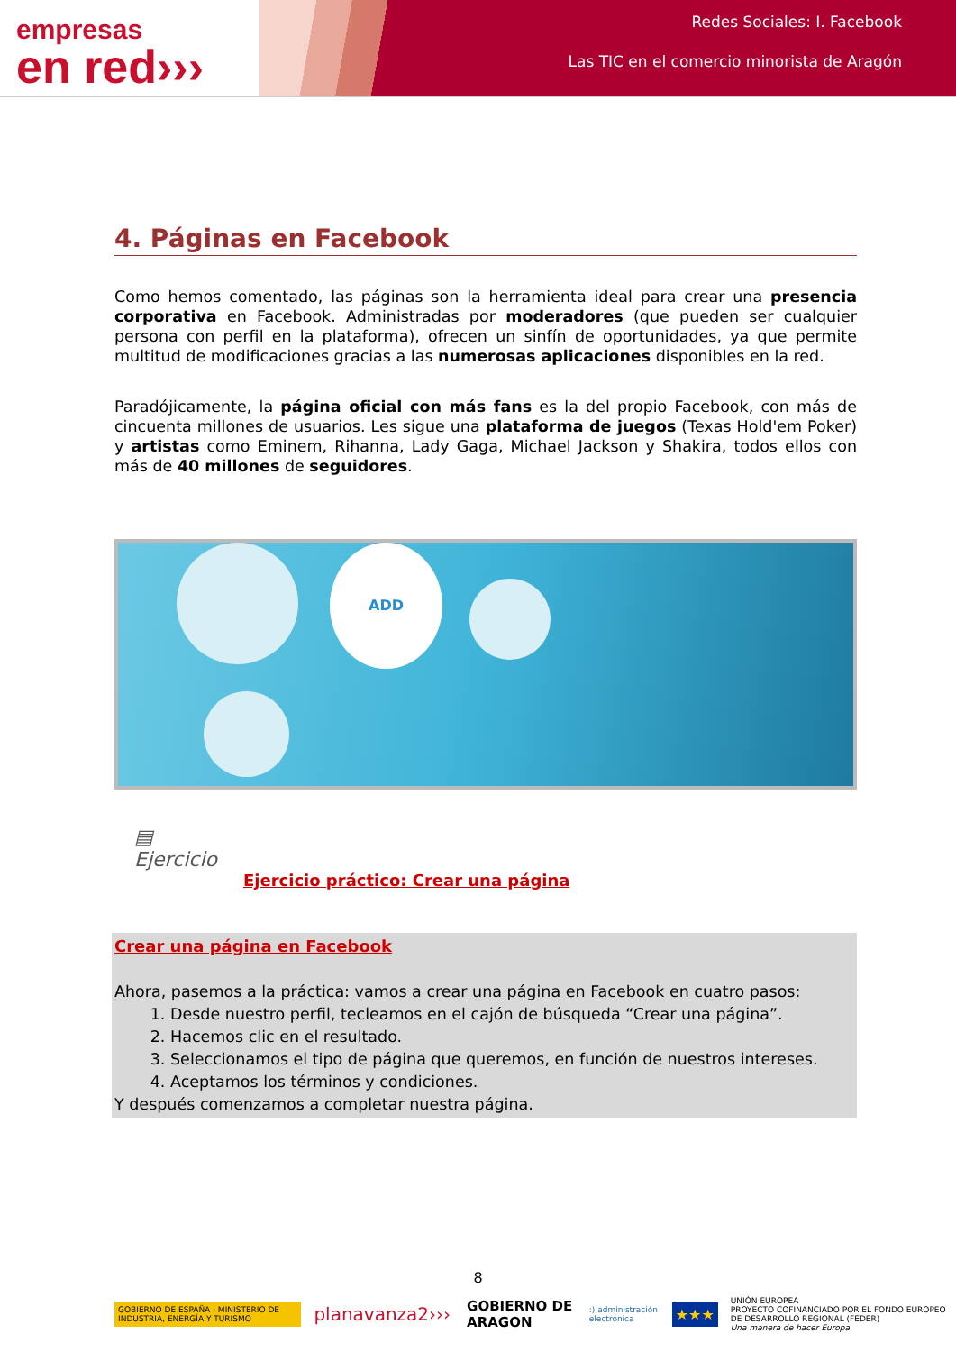empresas
en red›››
Redes Sociales: I. Facebook
Las TIC en el comercio minorista de Aragón
4. Páginas en Facebook
Como hemos comentado, las páginas son la herramienta ideal para crear una presencia corporativa en Facebook. Administradas por moderadores (que pueden ser cualquier persona con perfil en la plataforma), ofrecen un sinfín de oportunidades, ya que permite multitud de modificaciones gracias a las numerosas aplicaciones disponibles en la red.
Paradójicamente, la página oficial con más fans es la del propio Facebook, con más de cincuenta millones de usuarios. Les sigue una plataforma de juegos (Texas Hold'em Poker) y artistas como Eminem, Rihanna, Lady Gaga, Michael Jackson y Shakira, todos ellos con más de 40 millones de seguidores.
ADD
▤
Ejercicio
Ejercicio práctico: Crear una página
Crear una página en Facebook
Ahora, pasemos a la práctica: vamos a crear una página en Facebook en cuatro pasos:
1. Desde nuestro perfil, tecleamos en el cajón de búsqueda “Crear una página”.
2. Hacemos clic en el resultado.
3. Seleccionamos el tipo de página que queremos, en función de nuestros intereses.
4. Aceptamos los términos y condiciones.
Y después comenzamos a completar nuestra página.
8
GOBIERNO DE ESPAÑA · MINISTERIO DE INDUSTRIA, ENERGÍA Y TURISMO
planavanza2›››
GOBIERNO DE ARAGON
:) administración electrónica
★★★
UNIÓN EUROPEA
PROYECTO COFINANCIADO POR EL FONDO EUROPEO DE DESARROLLO REGIONAL (FEDER)
Una manera de hacer Europa